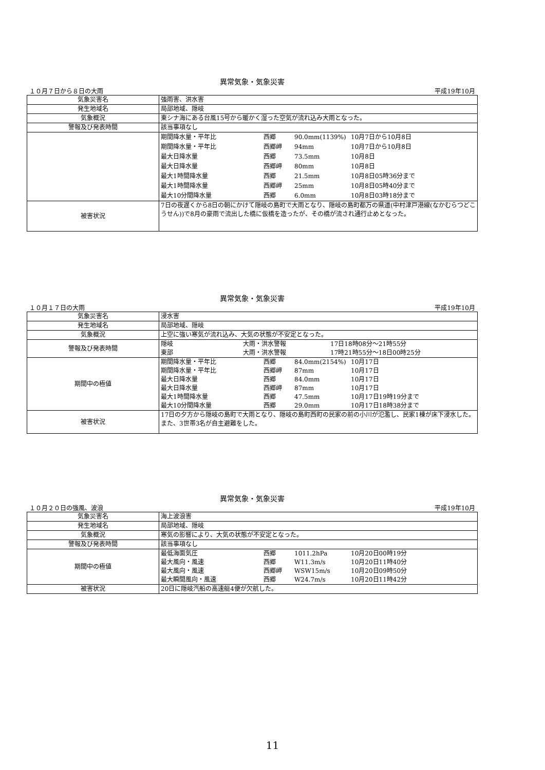異常気象・気象災害
１０月７日から８日の大雨 平成19年10月
| 気象災害名 | 強雨害、洪水害 |
| 発生地域名 | 局部地域、隠岐 |
| 気象概況 | 東シナ海にある台風15号から暖かく湿った空気が流れ込み大雨となった。 |
| 警報及び発表時間 | 該当事項なし |
| | 期間降水量・平年比 西郷 90.0mm(1139%) 10月7日から10月8日 期間降水量・平年比 西郷岬 94mm 10月7日から10月8日 最大日降水量 西郷 73.5mm 10月8日 最大日降水量 西郷岬 80mm 10月8日 最大1時間降水量 西郷 21.5mm 10月8日05時36分まで 最大1時間降水量 西郷岬 25mm 10月8日05時40分まで 最大10分間降水量 西郷 6.0mm 10月8日03時18分まで |
| 被害状況 | 7日の夜遅くから8日の朝にかけて隠岐の島町で大雨となり、隠岐の島町都万の県道(中村津戸港線(なかむらつどこうせん))で8月の豪雨で流出した橋に仮橋を造ったが、その橋が流され通行止めとなった。 |
異常気象・気象災害
１０月１７日の大雨 平成19年10月
| 気象災害名 | 浸水害 |
| 発生地域名 | 局部地域、隠岐 |
| 気象概況 | 上空に強い寒気が流れ込み、大気の状態が不安定となった。 |
| 警報及び発表時間 | 隠岐 大雨・洪水警報 17日18時08分～21時55分 東部 大雨・洪水警報 17時21時55分～18日00時25分 |
| 期間中の極値 | 期間降水量・平年比 西郷 84.0mm(2154%) 10月17日 期間降水量・平年比 西郷岬 87mm 10月17日 最大日降水量 西郷 84.0mm 10月17日 最大日降水量 西郷岬 87mm 10月17日 最大1時間降水量 西郷 47.5mm 10月17日19時19分まで 最大10分間降水量 西郷 29.0mm 10月17日18時38分まで |
| 被害状況 | 17日の夕方から隠岐の島町で大雨となり、隠岐の島町西町の民家の前の小川が氾濫し、民家1棟が床下浸水した。また、3世帯3名が自主避難をした。 |
異常気象・気象災害
１０月２０日の強風、波浪 平成19年10月
| 気象災害名 | 海上波浪害 |
| 発生地域名 | 局部地域、隠岐 |
| 気象概況 | 寒気の影響により、大気の状態が不安定となった。 |
| 警報及び発表時間 | 該当事項なし |
| 期間中の極値 | 最低海面気圧 西郷 1011.2hPa 10月20日00時19分 最大風向・風速 西郷 W11.3m/s 10月20日11時40分 最大風向・風速 西郷岬 WSW15m/s 10月20日09時50分 最大瞬間風向・風速 西郷 W24.7m/s 10月20日11時42分 |
| 被害状況 | 20日に隠岐汽船の高速艇4便が欠航した。 |
11